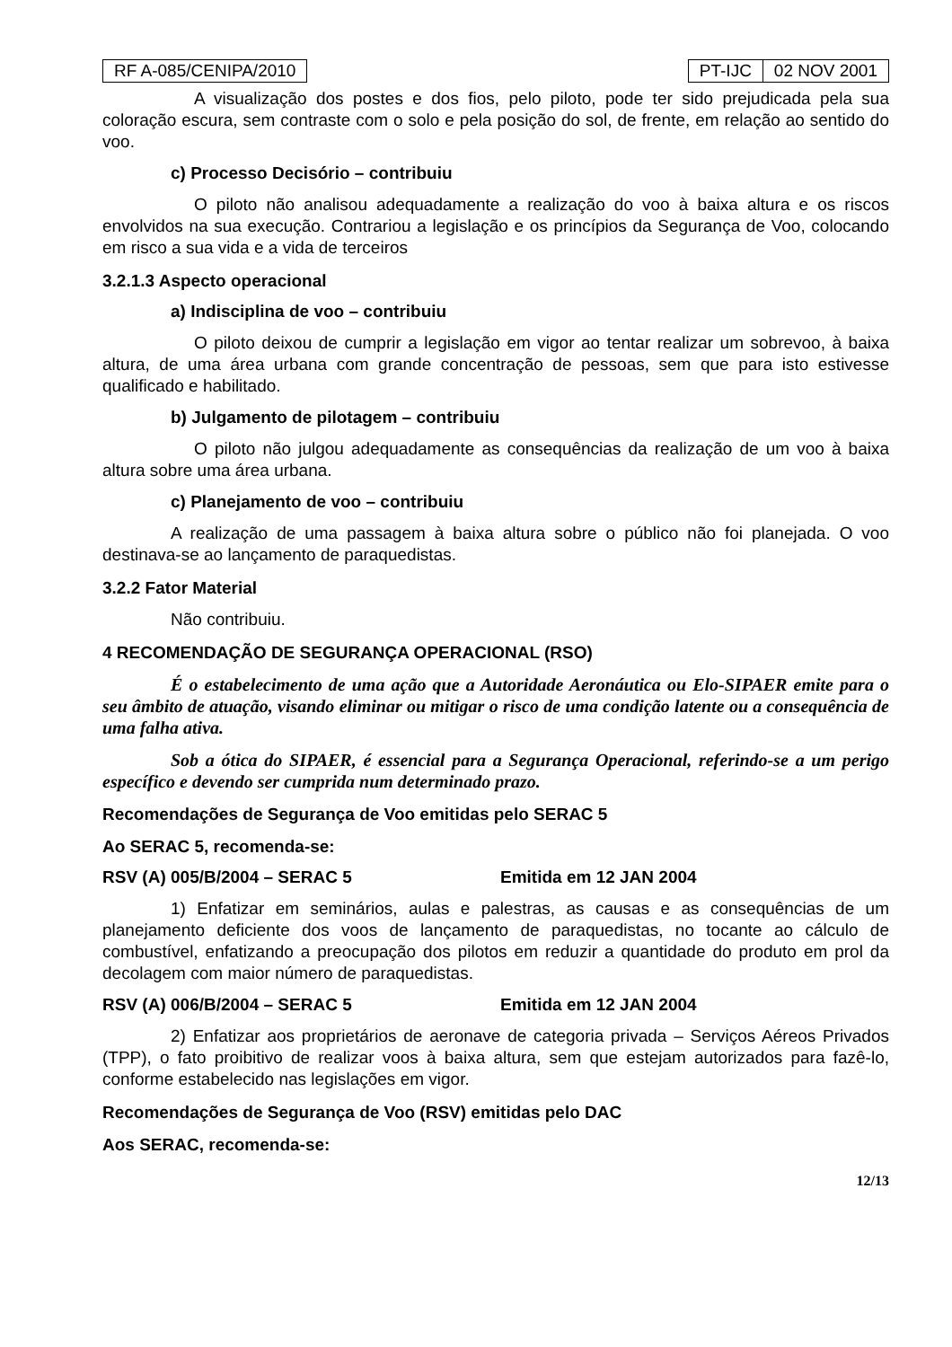RF A-085/CENIPA/2010 PT-IJC 02 NOV 2001
A visualização dos postes e dos fios, pelo piloto, pode ter sido prejudicada pela sua coloração escura, sem contraste com o solo e pela posição do sol, de frente, em relação ao sentido do voo.
c) Processo Decisório – contribuiu
O piloto não analisou adequadamente a realização do voo à baixa altura e os riscos envolvidos na sua execução. Contrariou a legislação e os princípios da Segurança de Voo, colocando em risco a sua vida e a vida de terceiros
3.2.1.3 Aspecto operacional
a) Indisciplina de voo – contribuiu
O piloto deixou de cumprir a legislação em vigor ao tentar realizar um sobrevoo, à baixa altura, de uma área urbana com grande concentração de pessoas, sem que para isto estivesse qualificado e habilitado.
b) Julgamento de pilotagem – contribuiu
O piloto não julgou adequadamente as consequências da realização de um voo à baixa altura sobre uma área urbana.
c) Planejamento de voo – contribuiu
A realização de uma passagem à baixa altura sobre o público não foi planejada. O voo destinava-se ao lançamento de paraquedistas.
3.2.2 Fator Material
Não contribuiu.
4 RECOMENDAÇÃO DE SEGURANÇA OPERACIONAL (RSO)
É o estabelecimento de uma ação que a Autoridade Aeronáutica ou Elo-SIPAER emite para o seu âmbito de atuação, visando eliminar ou mitigar o risco de uma condição latente ou a consequência de uma falha ativa.
Sob a ótica do SIPAER, é essencial para a Segurança Operacional, referindo-se a um perigo específico e devendo ser cumprida num determinado prazo.
Recomendações de Segurança de Voo emitidas pelo SERAC 5
Ao SERAC 5, recomenda-se:
RSV (A) 005/B/2004 – SERAC 5 Emitida em 12 JAN 2004
1) Enfatizar em seminários, aulas e palestras, as causas e as consequências de um planejamento deficiente dos voos de lançamento de paraquedistas, no tocante ao cálculo de combustível, enfatizando a preocupação dos pilotos em reduzir a quantidade do produto em prol da decolagem com maior número de paraquedistas.
RSV (A) 006/B/2004 – SERAC 5 Emitida em 12 JAN 2004
2) Enfatizar aos proprietários de aeronave de categoria privada – Serviços Aéreos Privados (TPP), o fato proibitivo de realizar voos à baixa altura, sem que estejam autorizados para fazê-lo, conforme estabelecido nas legislações em vigor.
Recomendações de Segurança de Voo (RSV) emitidas pelo DAC
Aos SERAC, recomenda-se:
12/13